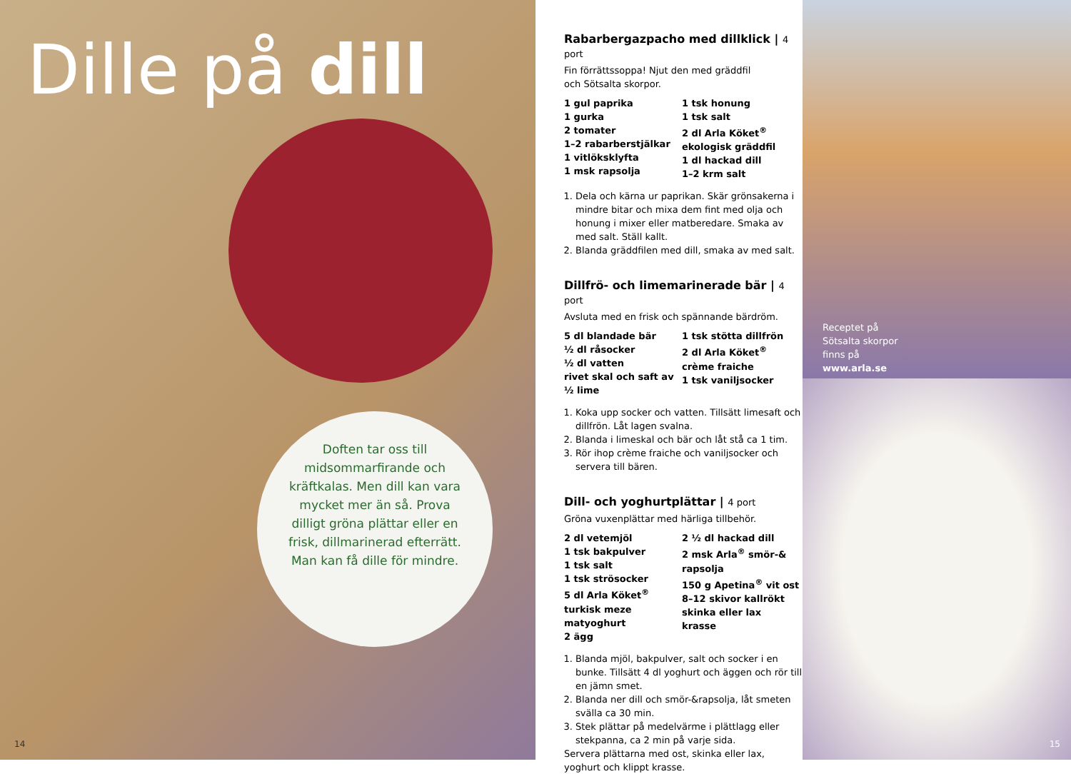Dille på dill
Doften tar oss till midsommarfirande och kräftkalas. Men dill kan vara mycket mer än så. Prova dilligt gröna plättar eller en frisk, dillmarinerad efterrätt. Man kan få dille för mindre.
14
Rabarbergazpacho med dillklick | 4 port
Fin förrättssoppa! Njut den med gräddfil
och Sötsalta skorpor.
1 gul paprika
1 gurka
2 tomater
1–2 rabarberstjälkar
1 vitlöksklyfta
1 msk rapsolja
1 tsk honung
1 tsk salt
2 dl Arla Köket<sup>®</sup> ekologisk gräddfil
1 dl hackad dill
1–2 krm salt
1. Dela och kärna ur paprikan. Skär grönsakerna i mindre bitar och mixa dem fint med olja och honung i mixer eller matberedare. Smaka av med salt. Ställ kallt.
2. Blanda gräddfilen med dill, smaka av med salt.
Dillfrö- och limemarinerade bär | 4 port
Avsluta med en frisk och spännande bärdröm.
5 dl blandade bär
½ dl råsocker
½ dl vatten
rivet skal och saft av ½ lime
1 tsk stötta dillfrön
2 dl Arla Köket<sup>®</sup> crème fraiche
1 tsk vaniljsocker
1. Koka upp socker och vatten. Tillsätt limesaft och dillfrön. Låt lagen svalna.
2. Blanda i limeskal och bär och låt stå ca 1 tim.
3. Rör ihop crème fraiche och vaniljsocker och servera till bären.
Dill- och yoghurtplättar | 4 port
Gröna vuxenplättar med härliga tillbehör.
2 dl vetemjöl
1 tsk bakpulver
1 tsk salt
1 tsk strösocker
5 dl Arla Köket<sup>®</sup> turkisk meze matyoghurt
2 ägg
2 ½ dl hackad dill
2 msk Arla<sup>®</sup> smör-& rapsolja
150 g Apetina<sup>®</sup> vit ost
8–12 skivor kallrökt skinka eller lax
krasse
1. Blanda mjöl, bakpulver, salt och socker i en bunke. Tillsätt 4 dl yoghurt och äggen och rör till en jämn smet.
2. Blanda ner dill och smör-&rapsolja, låt smeten svälla ca 30 min.
3. Stek plättar på medelvärme i plättlagg eller stekpanna, ca 2 min på varje sida.
Servera plättarna med ost, skinka eller lax, yoghurt och klippt krasse.
Receptet på
Sötsalta skorpor
finns på
www.arla.se
15